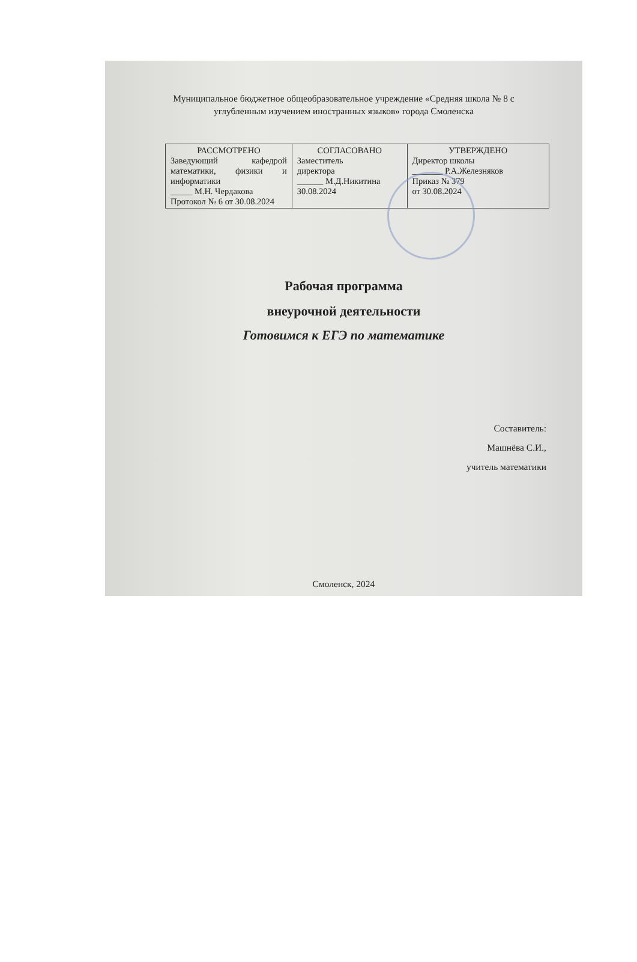Муниципальное бюджетное общеобразовательное учреждение «Средняя школа № 8 с углубленным изучением иностранных языков» города Смоленска
| РАССМОТРЕНО Заведующий кафедрой математики, физики и информатики _____ М.Н. Чердакова Протокол № 6 от 30.08.2024 | СОГЛАСОВАНО Заместитель директора ______ М.Д.Никитина 30.08.2024 | УТВЕРЖДЕНО Директор школы _______ Р.А.Железняков Приказ № 379 от 30.08.2024 |
Рабочая программа
внеурочной деятельности
Готовимся к ЕГЭ по математике
Составитель:
Машнёва С.И.,
учитель математики
Смоленск, 2024